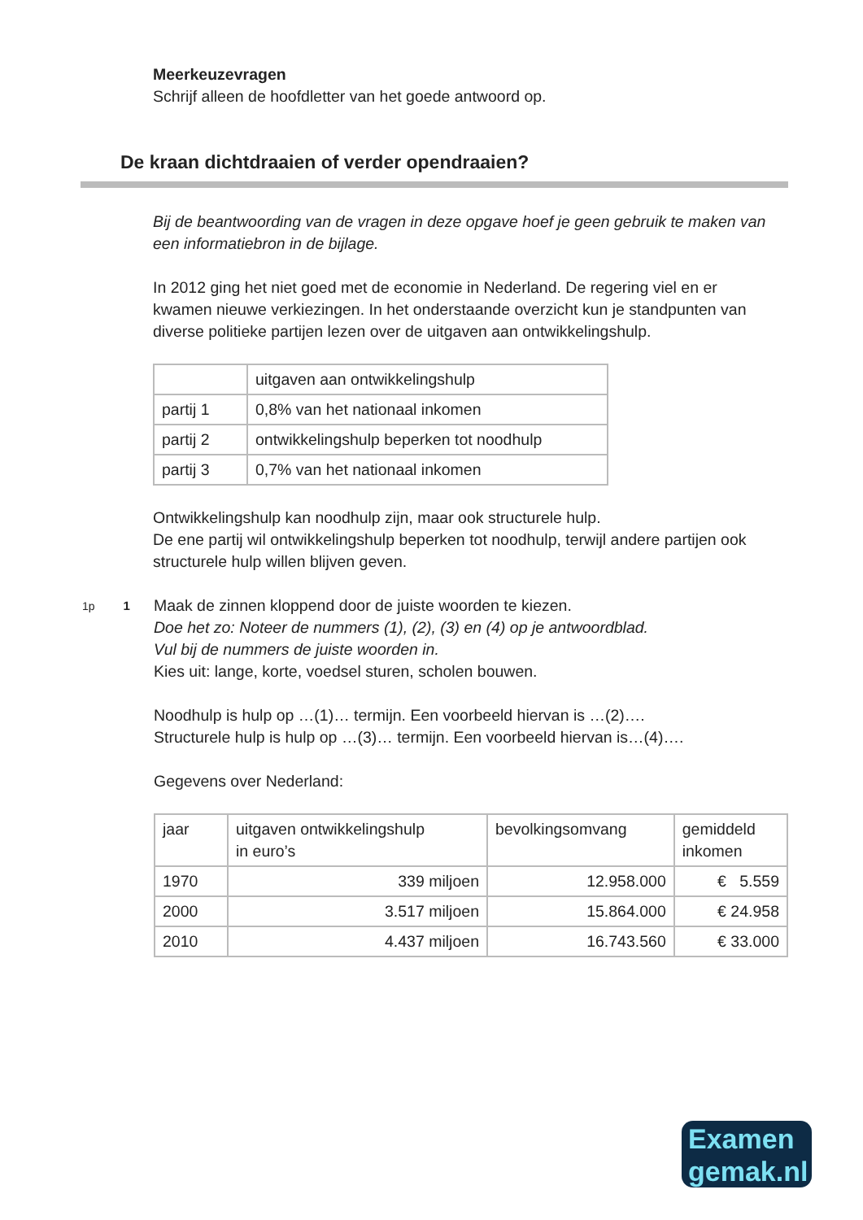Meerkeuzevragen
Schrijf alleen de hoofdletter van het goede antwoord op.
De kraan dichtdraaien of verder opendraaien?
Bij de beantwoording van de vragen in deze opgave hoef je geen gebruik te maken van een informatiebron in de bijlage.
In 2012 ging het niet goed met de economie in Nederland. De regering viel en er kwamen nieuwe verkiezingen. In het onderstaande overzicht kun je standpunten van diverse politieke partijen lezen over de uitgaven aan ontwikkelingshulp.
| | uitgaven aan ontwikkelingshulp |
| partij 1 | 0,8% van het nationaal inkomen |
| partij 2 | ontwikkelingshulp beperken tot noodhulp |
| partij 3 | 0,7% van het nationaal inkomen |
Ontwikkelingshulp kan noodhulp zijn, maar ook structurele hulp.
De ene partij wil ontwikkelingshulp beperken tot noodhulp, terwijl andere partijen ook structurele hulp willen blijven geven.
1p 1
Maak de zinnen kloppend door de juiste woorden te kiezen.
Doe het zo: Noteer de nummers (1), (2), (3) en (4) op je antwoordblad.
Vul bij de nummers de juiste woorden in.
Kies uit: lange, korte, voedsel sturen, scholen bouwen.
Noodhulp is hulp op …(1)… termijn. Een voorbeeld hiervan is …(2)….
Structurele hulp is hulp op …(3)… termijn. Een voorbeeld hiervan is…(4)….
Gegevens over Nederland:
| jaar | uitgaven ontwikkelingshulp in euro’s | bevolkingsomvang | gemiddeld inkomen |
| 1970 | 339 miljoen | 12.958.000 | € 5.559 |
| 2000 | 3.517 miljoen | 15.864.000 | € 24.958 |
| 2010 | 4.437 miljoen | 16.743.560 | € 33.000 |
Examen
gemak.nl